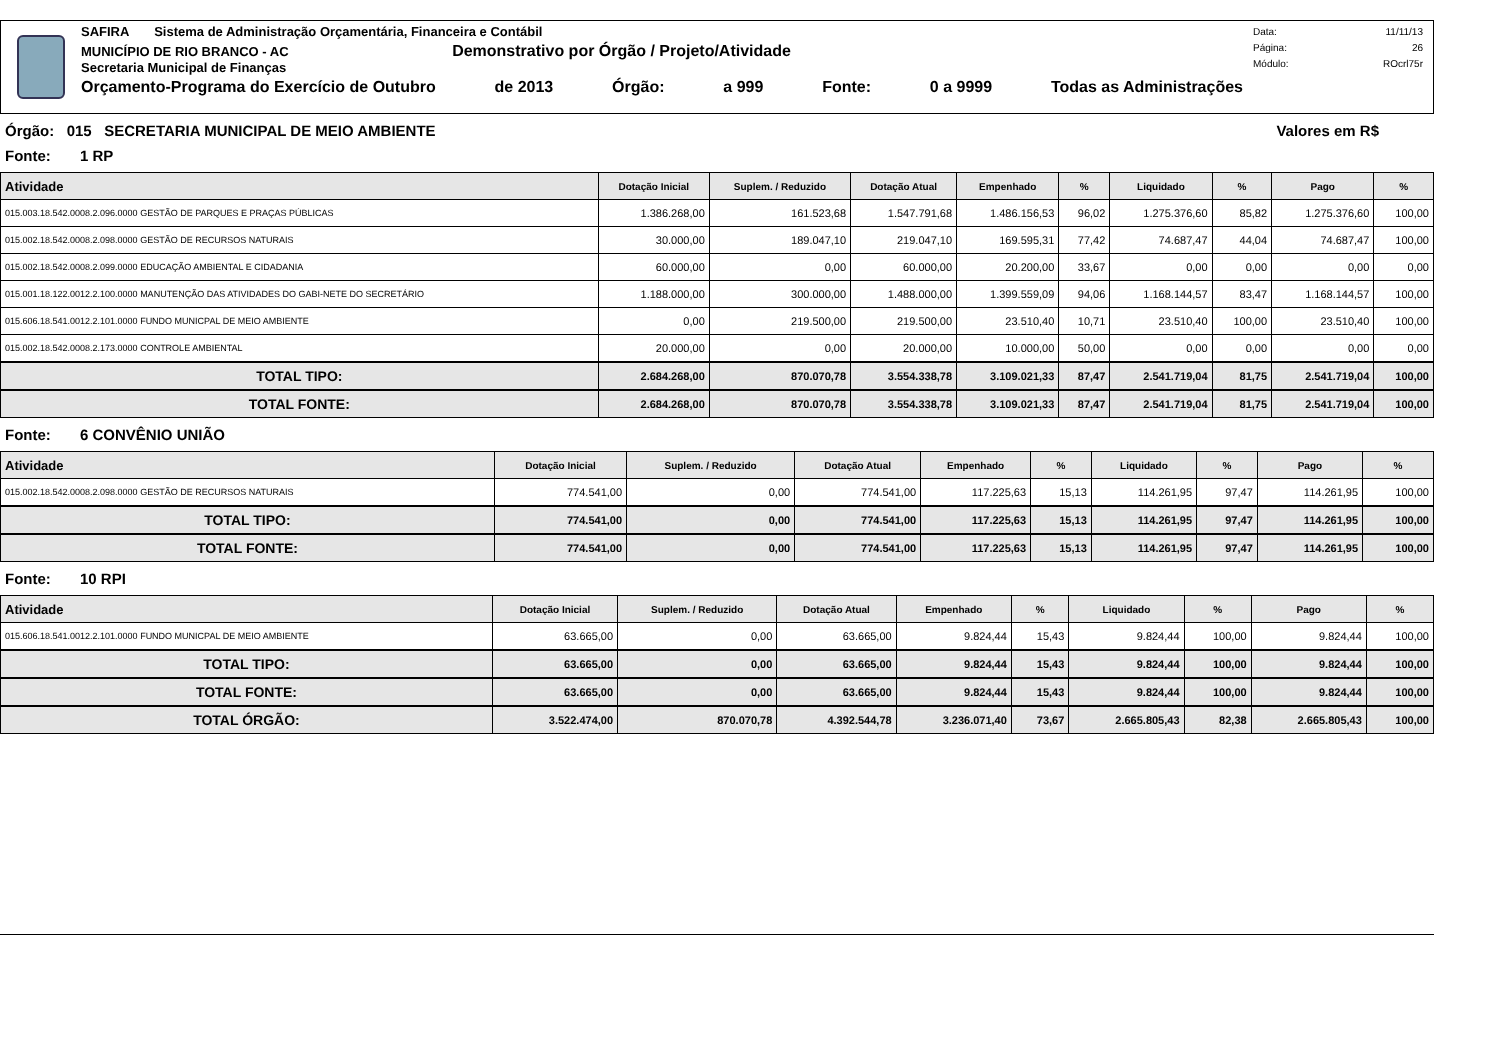SAFIRA Sistema de Administração Orçamentária, Financeira e Contábil
MUNICÍPIO DE RIO BRANCO - AC Demonstrativo por Órgão / Projeto/Atividade
Secretaria Municipal de Finanças
Orçamento-Programa do Exercício de Outubro de 2013 Órgão: a 999 Fonte: 0 a 9999 Todas as Administrações
Data: 11/11/13
Página: 26
Módulo: ROcrl75r
Órgão: 015 SECRETARIA MUNICIPAL DE MEIO AMBIENTE Valores em R$
Fonte: 1 RP
| Atividade | Dotação Inicial | Suplem. / Reduzido | Dotação Atual | Empenhado | % | Liquidado | % | Pago | % |
| --- | --- | --- | --- | --- | --- | --- | --- | --- | --- |
| 015.003.18.542.0008.2.096.0000 GESTÃO DE PARQUES E PRAÇAS PÚBLICAS | 1.386.268,00 | 161.523,68 | 1.547.791,68 | 1.486.156,53 | 96,02 | 1.275.376,60 | 85,82 | 1.275.376,60 | 100,00 |
| 015.002.18.542.0008.2.098.0000 GESTÃO DE RECURSOS NATURAIS | 30.000,00 | 189.047,10 | 219.047,10 | 169.595,31 | 77,42 | 74.687,47 | 44,04 | 74.687,47 | 100,00 |
| 015.002.18.542.0008.2.099.0000 EDUCAÇÃO AMBIENTAL E CIDADANIA | 60.000,00 | 0,00 | 60.000,00 | 20.200,00 | 33,67 | 0,00 | 0,00 | 0,00 | 0,00 |
| 015.001.18.122.0012.2.100.0000 MANUTENÇÃO DAS ATIVIDADES DO GABI-NETE DO SECRETÁRIO | 1.188.000,00 | 300.000,00 | 1.488.000,00 | 1.399.559,09 | 94,06 | 1.168.144,57 | 83,47 | 1.168.144,57 | 100,00 |
| 015.606.18.541.0012.2.101.0000 FUNDO MUNICPAL DE MEIO AMBIENTE | 0,00 | 219.500,00 | 219.500,00 | 23.510,40 | 10,71 | 23.510,40 | 100,00 | 23.510,40 | 100,00 |
| 015.002.18.542.0008.2.173.0000 CONTROLE AMBIENTAL | 20.000,00 | 0,00 | 20.000,00 | 10.000,00 | 50,00 | 0,00 | 0,00 | 0,00 | 0,00 |
| TOTAL TIPO: | 2.684.268,00 | 870.070,78 | 3.554.338,78 | 3.109.021,33 | 87,47 | 2.541.719,04 | 81,75 | 2.541.719,04 | 100,00 |
| TOTAL FONTE: | 2.684.268,00 | 870.070,78 | 3.554.338,78 | 3.109.021,33 | 87,47 | 2.541.719,04 | 81,75 | 2.541.719,04 | 100,00 |
Fonte: 6 CONVÊNIO UNIÃO
| Atividade | Dotação Inicial | Suplem. / Reduzido | Dotação Atual | Empenhado | % | Liquidado | % | Pago | % |
| --- | --- | --- | --- | --- | --- | --- | --- | --- | --- |
| 015.002.18.542.0008.2.098.0000 GESTÃO DE RECURSOS NATURAIS | 774.541,00 | 0,00 | 774.541,00 | 117.225,63 | 15,13 | 114.261,95 | 97,47 | 114.261,95 | 100,00 |
| TOTAL TIPO: | 774.541,00 | 0,00 | 774.541,00 | 117.225,63 | 15,13 | 114.261,95 | 97,47 | 114.261,95 | 100,00 |
| TOTAL FONTE: | 774.541,00 | 0,00 | 774.541,00 | 117.225,63 | 15,13 | 114.261,95 | 97,47 | 114.261,95 | 100,00 |
Fonte: 10 RPI
| Atividade | Dotação Inicial | Suplem. / Reduzido | Dotação Atual | Empenhado | % | Liquidado | % | Pago | % |
| --- | --- | --- | --- | --- | --- | --- | --- | --- | --- |
| 015.606.18.541.0012.2.101.0000 FUNDO MUNICPAL DE MEIO AMBIENTE | 63.665,00 | 0,00 | 63.665,00 | 9.824,44 | 15,43 | 9.824,44 | 100,00 | 9.824,44 | 100,00 |
| TOTAL TIPO: | 63.665,00 | 0,00 | 63.665,00 | 9.824,44 | 15,43 | 9.824,44 | 100,00 | 9.824,44 | 100,00 |
| TOTAL FONTE: | 63.665,00 | 0,00 | 63.665,00 | 9.824,44 | 15,43 | 9.824,44 | 100,00 | 9.824,44 | 100,00 |
| TOTAL ÓRGÃO: | 3.522.474,00 | 870.070,78 | 4.392.544,78 | 3.236.071,40 | 73,67 | 2.665.805,43 | 82,38 | 2.665.805,43 | 100,00 |